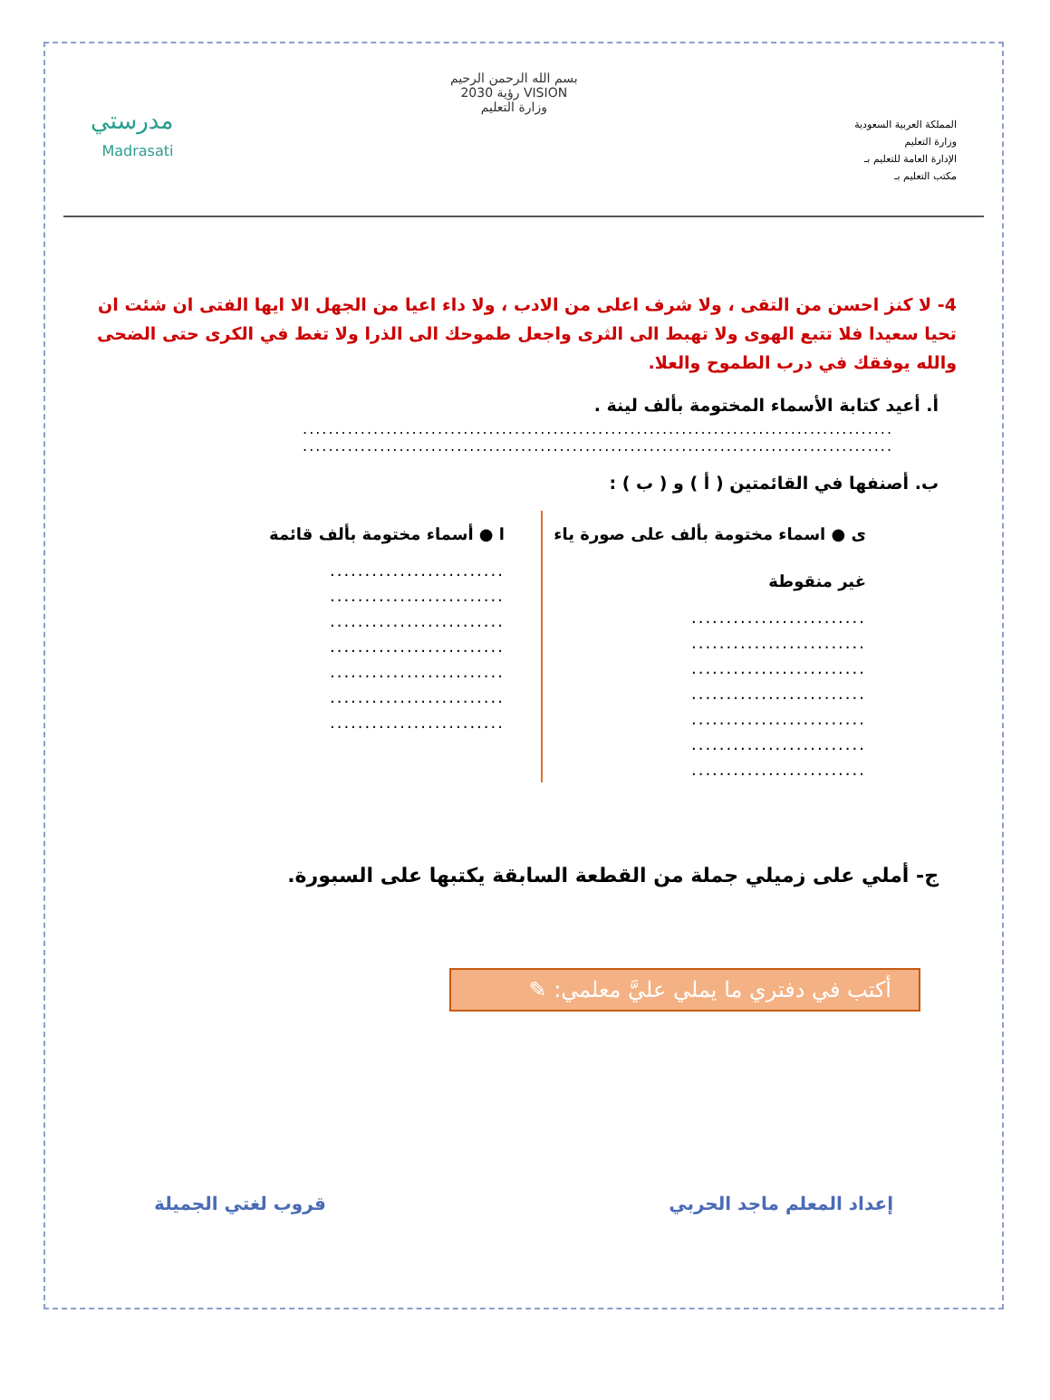المملكة العربية السعودية
وزارة التعليم
الإدارة العامة للتعليم بـ
مكتب التعليم بـ
بسم الله الرحمن الرحيم
VISION رؤية 2030
وزارة التعليم
مدرستي
Madrasati
4- لا كنز احسن من التقى ، ولا شرف اعلى من الادب ، ولا داء اعيا من الجهل الا ايها الفتى ان شئت ان تحيا سعيدا فلا تتبع الهوى ولا تهبط الى الثرى واجعل طموحك الى الذرا ولا تغط في الكرى حتى الضحى والله يوفقك في درب الطموح والعلا.
أ. أعيد كتابة الأسماء المختومة بألف لينة .
............................................................................................
............................................................................................
ب. أصنفها في القائمتين ( أ ) و ( ب ) :
ى ● اسماء مختومة بألف على صورة ياء غير منقوطة
.........................
.........................
.........................
.........................
.........................
.........................
.........................
ا ● أسماء مختومة بألف قائمة
.........................
.........................
.........................
.........................
.........................
.........................
.........................
ج- أملي على زميلي جملة من القطعة السابقة يكتبها على السبورة.
أكتب في دفتري ما يملي عليَّ معلمي: ✎
إعداد المعلم ماجد الحربي قروب لغتي الجميلة